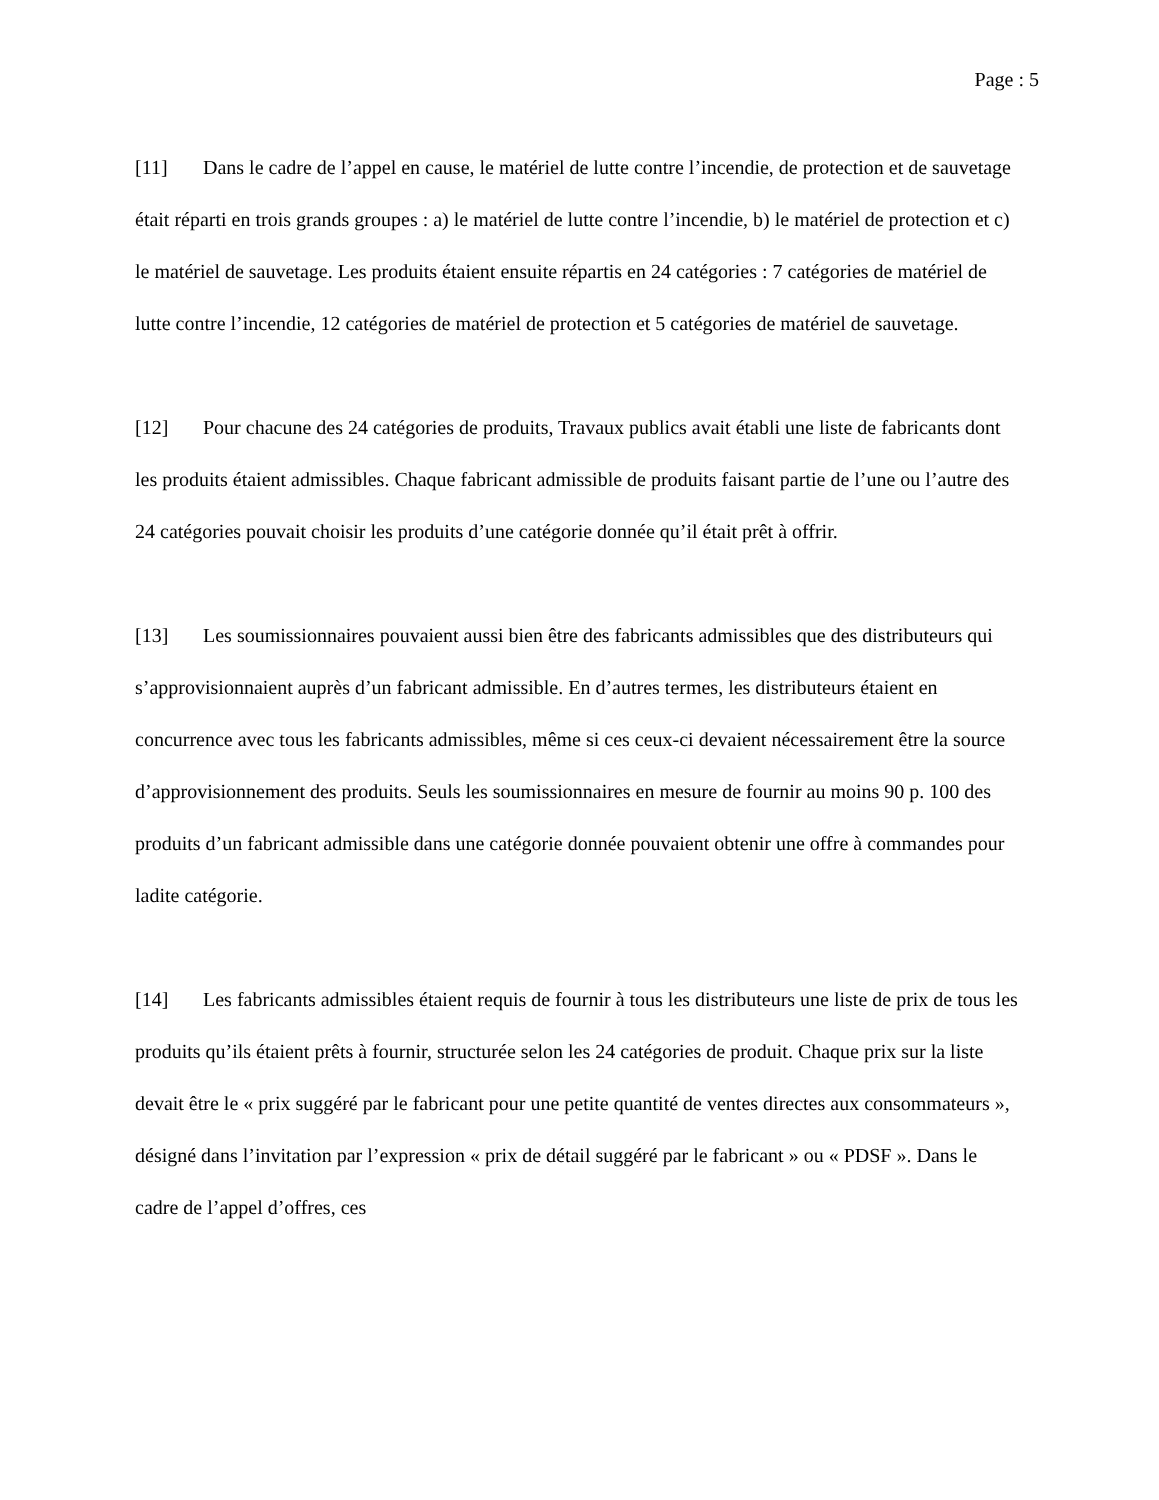Page : 5
[11] Dans le cadre de l’appel en cause, le matériel de lutte contre l’incendie, de protection et de sauvetage était réparti en trois grands groupes : a) le matériel de lutte contre l’incendie, b) le matériel de protection et c) le matériel de sauvetage. Les produits étaient ensuite répartis en 24 catégories : 7 catégories de matériel de lutte contre l’incendie, 12 catégories de matériel de protection et 5 catégories de matériel de sauvetage.
[12] Pour chacune des 24 catégories de produits, Travaux publics avait établi une liste de fabricants dont les produits étaient admissibles. Chaque fabricant admissible de produits faisant partie de l’une ou l’autre des 24 catégories pouvait choisir les produits d’une catégorie donnée qu’il était prêt à offrir.
[13] Les soumissionnaires pouvaient aussi bien être des fabricants admissibles que des distributeurs qui s’approvisionnaient auprès d’un fabricant admissible. En d’autres termes, les distributeurs étaient en concurrence avec tous les fabricants admissibles, même si ces ceux-ci devaient nécessairement être la source d’approvisionnement des produits. Seuls les soumissionnaires en mesure de fournir au moins 90 p. 100 des produits d’un fabricant admissible dans une catégorie donnée pouvaient obtenir une offre à commandes pour ladite catégorie.
[14] Les fabricants admissibles étaient requis de fournir à tous les distributeurs une liste de prix de tous les produits qu’ils étaient prêts à fournir, structurée selon les 24 catégories de produit. Chaque prix sur la liste devait être le « prix suggéré par le fabricant pour une petite quantité de ventes directes aux consommateurs », désigné dans l’invitation par l’expression « prix de détail suggéré par le fabricant » ou « PDSF ». Dans le cadre de l’appel d’offres, ces